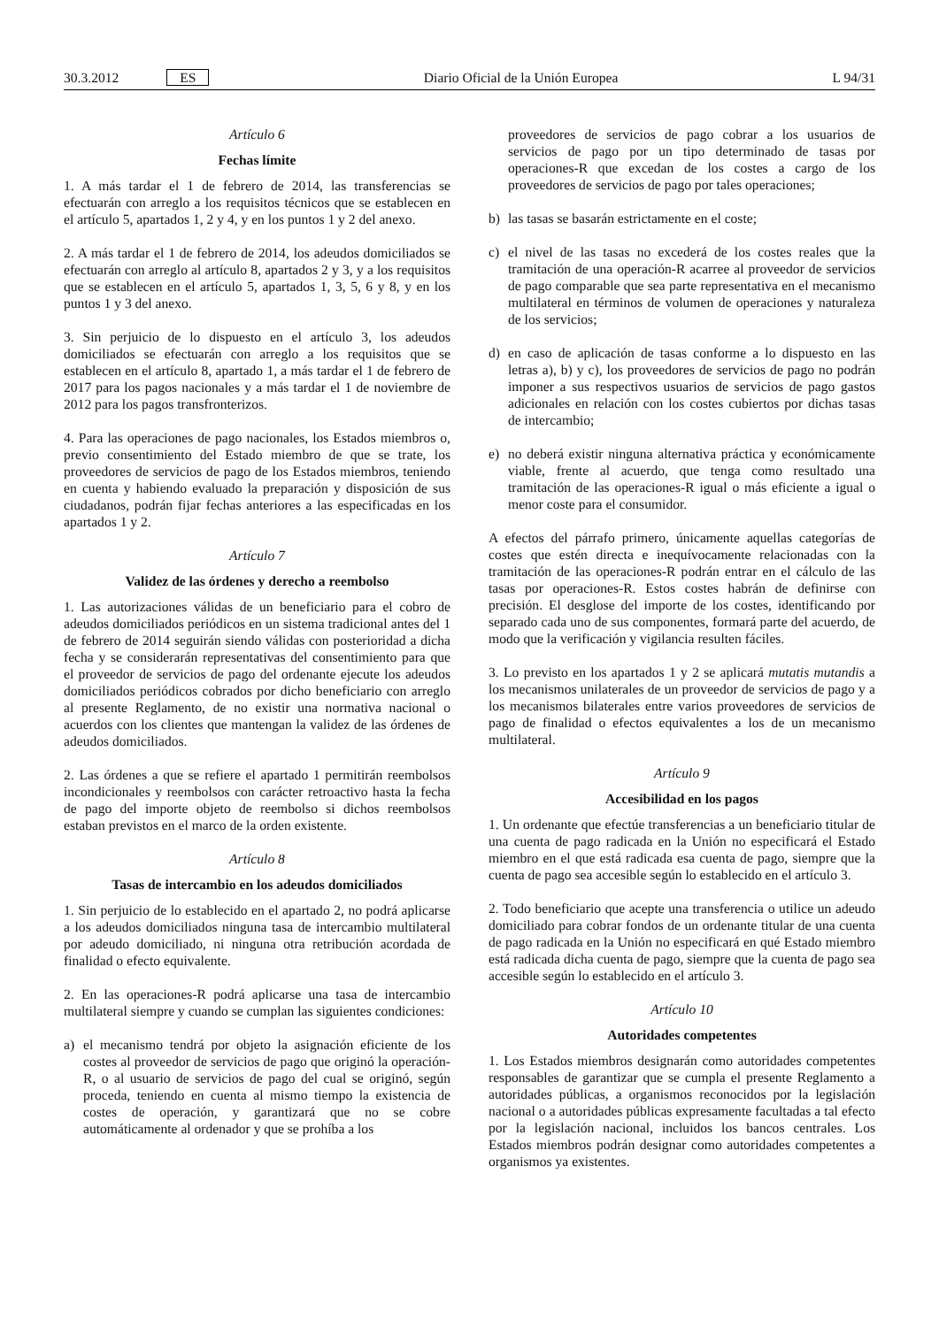30.3.2012 ES
Diario Oficial de la Unión Europea
L 94/31
Artículo 6
Fechas límite
1. A más tardar el 1 de febrero de 2014, las transferencias se efectuarán con arreglo a los requisitos técnicos que se establecen en el artículo 5, apartados 1, 2 y 4, y en los puntos 1 y 2 del anexo.
2. A más tardar el 1 de febrero de 2014, los adeudos domiciliados se efectuarán con arreglo al artículo 8, apartados 2 y 3, y a los requisitos que se establecen en el artículo 5, apartados 1, 3, 5, 6 y 8, y en los puntos 1 y 3 del anexo.
3. Sin perjuicio de lo dispuesto en el artículo 3, los adeudos domiciliados se efectuarán con arreglo a los requisitos que se establecen en el artículo 8, apartado 1, a más tardar el 1 de febrero de 2017 para los pagos nacionales y a más tardar el 1 de noviembre de 2012 para los pagos transfronterizos.
4. Para las operaciones de pago nacionales, los Estados miembros o, previo consentimiento del Estado miembro de que se trate, los proveedores de servicios de pago de los Estados miembros, teniendo en cuenta y habiendo evaluado la preparación y disposición de sus ciudadanos, podrán fijar fechas anteriores a las especificadas en los apartados 1 y 2.
Artículo 7
Validez de las órdenes y derecho a reembolso
1. Las autorizaciones válidas de un beneficiario para el cobro de adeudos domiciliados periódicos en un sistema tradicional antes del 1 de febrero de 2014 seguirán siendo válidas con posterioridad a dicha fecha y se considerarán representativas del consentimiento para que el proveedor de servicios de pago del ordenante ejecute los adeudos domiciliados periódicos cobrados por dicho beneficiario con arreglo al presente Reglamento, de no existir una normativa nacional o acuerdos con los clientes que mantengan la validez de las órdenes de adeudos domiciliados.
2. Las órdenes a que se refiere el apartado 1 permitirán reembolsos incondicionales y reembolsos con carácter retroactivo hasta la fecha de pago del importe objeto de reembolso si dichos reembolsos estaban previstos en el marco de la orden existente.
Artículo 8
Tasas de intercambio en los adeudos domiciliados
1. Sin perjuicio de lo establecido en el apartado 2, no podrá aplicarse a los adeudos domiciliados ninguna tasa de intercambio multilateral por adeudo domiciliado, ni ninguna otra retribución acordada de finalidad o efecto equivalente.
2. En las operaciones-R podrá aplicarse una tasa de intercambio multilateral siempre y cuando se cumplan las siguientes condiciones:
a) el mecanismo tendrá por objeto la asignación eficiente de los costes al proveedor de servicios de pago que originó la operación-R, o al usuario de servicios de pago del cual se originó, según proceda, teniendo en cuenta al mismo tiempo la existencia de costes de operación, y garantizará que no se cobre automáticamente al ordenador y que se prohíba a los
proveedores de servicios de pago cobrar a los usuarios de servicios de pago por un tipo determinado de tasas por operaciones-R que excedan de los costes a cargo de los proveedores de servicios de pago por tales operaciones;
b) las tasas se basarán estrictamente en el coste;
c) el nivel de las tasas no excederá de los costes reales que la tramitación de una operación-R acarree al proveedor de servicios de pago comparable que sea parte representativa en el mecanismo multilateral en términos de volumen de operaciones y naturaleza de los servicios;
d) en caso de aplicación de tasas conforme a lo dispuesto en las letras a), b) y c), los proveedores de servicios de pago no podrán imponer a sus respectivos usuarios de servicios de pago gastos adicionales en relación con los costes cubiertos por dichas tasas de intercambio;
e) no deberá existir ninguna alternativa práctica y económicamente viable, frente al acuerdo, que tenga como resultado una tramitación de las operaciones-R igual o más eficiente a igual o menor coste para el consumidor.
A efectos del párrafo primero, únicamente aquellas categorías de costes que estén directa e inequívocamente relacionadas con la tramitación de las operaciones-R podrán entrar en el cálculo de las tasas por operaciones-R. Estos costes habrán de definirse con precisión. El desglose del importe de los costes, identificando por separado cada uno de sus componentes, formará parte del acuerdo, de modo que la verificación y vigilancia resulten fáciles.
3. Lo previsto en los apartados 1 y 2 se aplicará mutatis mutandis a los mecanismos unilaterales de un proveedor de servicios de pago y a los mecanismos bilaterales entre varios proveedores de servicios de pago de finalidad o efectos equivalentes a los de un mecanismo multilateral.
Artículo 9
Accesibilidad en los pagos
1. Un ordenante que efectúe transferencias a un beneficiario titular de una cuenta de pago radicada en la Unión no especificará el Estado miembro en el que está radicada esa cuenta de pago, siempre que la cuenta de pago sea accesible según lo establecido en el artículo 3.
2. Todo beneficiario que acepte una transferencia o utilice un adeudo domiciliado para cobrar fondos de un ordenante titular de una cuenta de pago radicada en la Unión no especificará en qué Estado miembro está radicada dicha cuenta de pago, siempre que la cuenta de pago sea accesible según lo establecido en el artículo 3.
Artículo 10
Autoridades competentes
1. Los Estados miembros designarán como autoridades competentes responsables de garantizar que se cumpla el presente Reglamento a autoridades públicas, a organismos reconocidos por la legislación nacional o a autoridades públicas expresamente facultadas a tal efecto por la legislación nacional, incluidos los bancos centrales. Los Estados miembros podrán designar como autoridades competentes a organismos ya existentes.